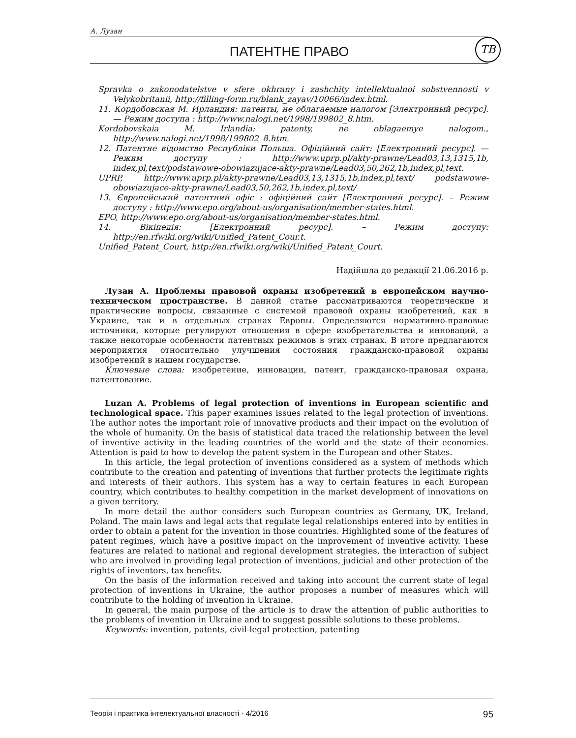А. Лузан
ПАТЕНТНЕ ПРАВО
ТВ
Spravka o zakonodatelstve v sfere okhrany i zashchity intellektualnoi sobstvennosti v Velykobritanii, http://filling-form.ru/blank_zayav/10066/index.html.
11. Кордобовская М. Ирландия: патенты, не облагаемые налогом [Электронный ресурс]. — Режим доступа : http://www.nalogi.net/1998/199802_8.htm.
Kordobovskaia M. Irlandia: patenty, ne oblagaemye nalogom., http://www.nalogi.net/1998/199802_8.htm.
12. Патентне відомство Республіки Польша. Офіційний сайт: [Електронний ресурс]. — Режим доступу : http://www.uprp.pl/akty-prawne/Lead03,13,1315,1b, index,pl,text/podstawowe-obowiazujace-akty-prawne/Lead03,50,262,1b,index,pl,text.
UPRP, http://www.uprp.pl/akty-prawne/Lead03,13,1315,1b,index,pl,text/ podstawowe-obowiazujace-akty-prawne/Lead03,50,262,1b,index,pl,text/
13. Європейський патентний офіс : офіційний сайт [Електронний ресурс]. – Режим доступу : http://www.epo.org/about-us/organisation/member-states.html.
EPO, http://www.epo.org/about-us/organisation/member-states.html.
14. Вікіпедія: [Електронний ресурс]. – Режим доступу: http://en.rfwiki.org/wiki/Unified_Patent_Cour.t.
Unified_Patent_Court, http://en.rfwiki.org/wiki/Unified_Patent_Court.
Надійшла до редакції 21.06.2016 р.
Лузан А. Проблемы правовой охраны изобретений в европейском научно-техническом пространстве. В данной статье рассматриваются теоретические и практические вопросы, связанные с системой правовой охраны изобретений, как в Украине, так и в отдельных странах Европы. Определяются нормативно-правовые источники, которые регулируют отношения в сфере изобретательства и инноваций, а также некоторые особенности патентных режимов в этих странах. В итоге предлагаются мероприятия относительно улучшения состояния гражданско-правовой охраны изобретений в нашем государстве.
Ключевые слова: изобретение, инновации, патент, гражданско-правовая охрана, патентование.
Luzan A. Problems of legal protection of inventions in European scientific and technological space. This paper examines issues related to the legal protection of inventions. The author notes the important role of innovative products and their impact on the evolution of the whole of humanity. On the basis of statistical data traced the relationship between the level of inventive activity in the leading countries of the world and the state of their economies. Attention is paid to how to develop the patent system in the European and other States.
In this article, the legal protection of inventions considered as a system of methods which contribute to the creation and patenting of inventions that further protects the legitimate rights and interests of their authors. This system has a way to certain features in each European country, which contributes to healthy competition in the market development of innovations on a given territory.
In more detail the author considers such European countries as Germany, UK, Ireland, Poland. The main laws and legal acts that regulate legal relationships entered into by entities in order to obtain a patent for the invention in those countries. Highlighted some of the features of patent regimes, which have a positive impact on the improvement of inventive activity. These features are related to national and regional development strategies, the interaction of subject who are involved in providing legal protection of inventions, judicial and other protection of the rights of inventors, tax benefits.
On the basis of the information received and taking into account the current state of legal protection of inventions in Ukraine, the author proposes a number of measures which will contribute to the holding of invention in Ukraine.
In general, the main purpose of the article is to draw the attention of public authorities to the problems of invention in Ukraine and to suggest possible solutions to these problems.
Keywords: invention, patents, civil-legal protection, patenting
Теорія і практика інтелектуальної власності - 4/2016 95